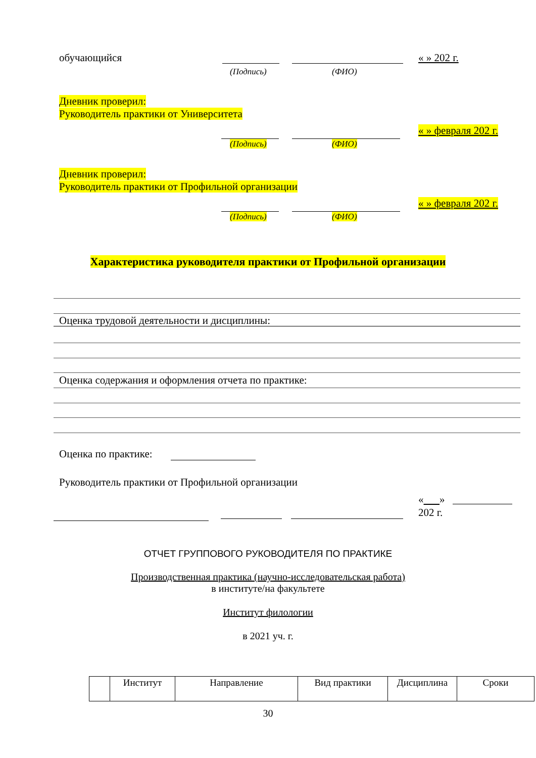обучающийся « » 202 г.
(Подпись) (ФИО)
Дневник проверил:
Руководитель практики от Университета
« » февраля 202 г.
(Подпись) (ФИО)
Дневник проверил:
Руководитель практики от Профильной организации
« » февраля 202 г.
(Подпись) (ФИО)
Характеристика руководителя практики от Профильной организации
Оценка трудовой деятельности и дисциплины:
Оценка содержания и оформления отчета по практике:
Оценка по практике:
Руководитель практики от Профильной организации
« »
202 г.
ОТЧЕТ ГРУППОВОГО РУКОВОДИТЕЛЯ ПО ПРАКТИКЕ
Производственная практика (научно-исследовательская работа)
в институте/на факультете
Институт филологии
в 2021 уч. г.
| | Институт | Направление | Вид практики | Дисциплина | Сроки |
30